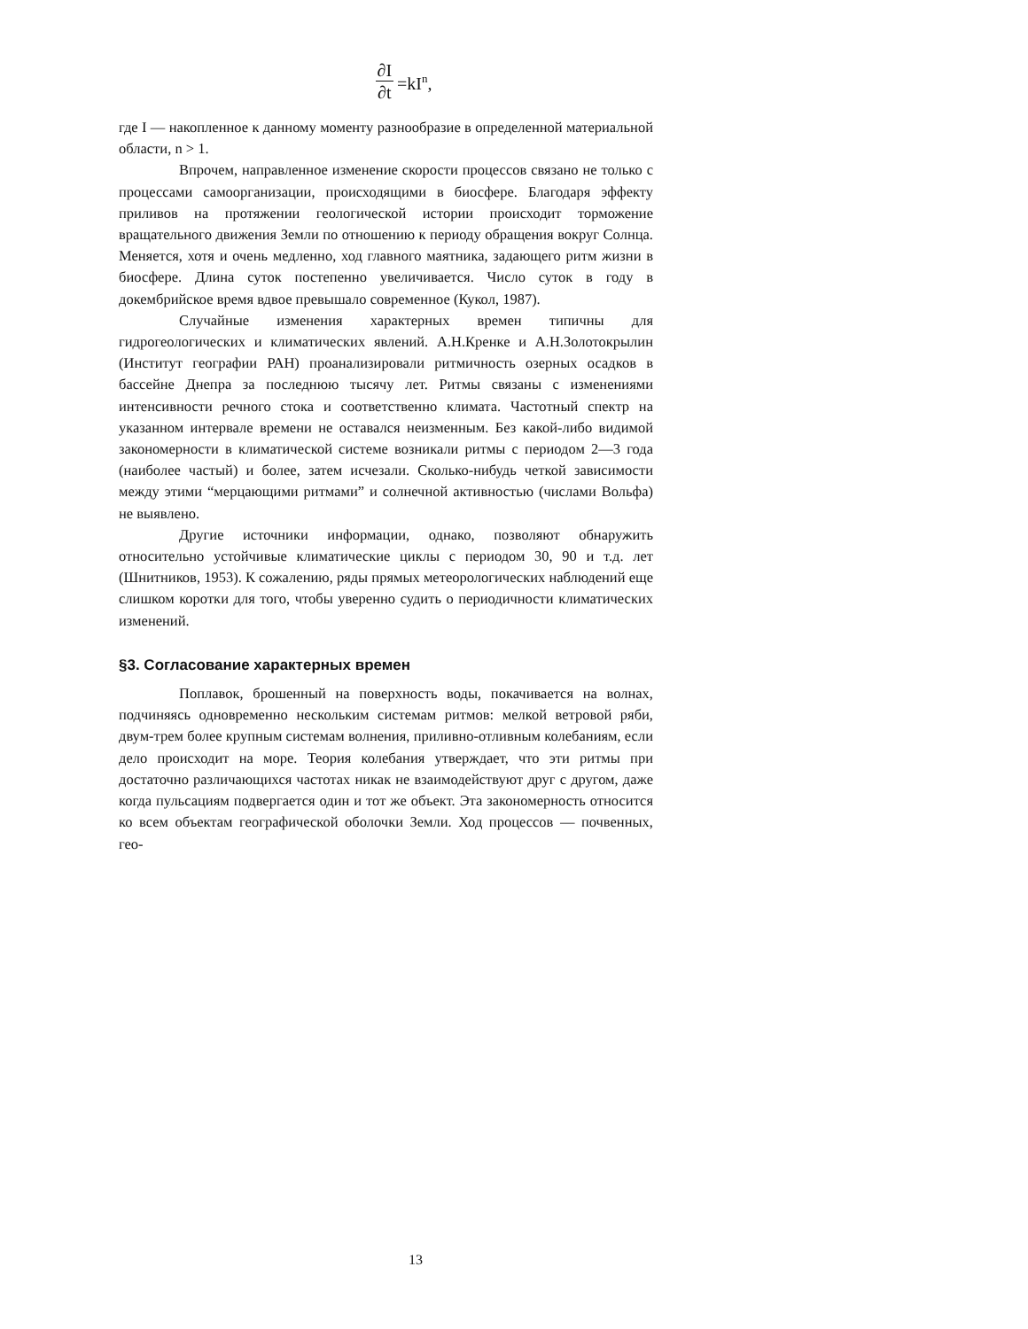∂I ∂t =kI<sup>n</sup>,
где I — накопленное к данному моменту разнообразие в определенной материальной области, n > 1.
Впрочем, направленное изменение скорости процессов связано не только с процессами самоорганизации, происходящими в биосфере. Благодаря эффекту приливов на протяжении геологической истории происходит торможение вращательного движения Земли по отношению к периоду обращения вокруг Солнца. Меняется, хотя и очень медленно, ход главного маятника, задающего ритм жизни в биосфере. Длина суток постепенно увеличивается. Число суток в году в докембрийское время вдвое превышало современное (Кукол, 1987).
Случайные изменения характерных времен типичны для гидрогеологических и климатических явлений. А.Н.Кренке и А.Н.Золотокрылин (Институт географии РАН) проанализировали ритмичность озерных осадков в бассейне Днепра за последнюю тысячу лет. Ритмы связаны с изменениями интенсивности речного стока и соответственно климата. Частотный спектр на указанном интервале времени не оставался неизменным. Без какой-либо видимой закономерности в климатической системе возникали ритмы с периодом 2—3 года (наиболее частый) и более, затем исчезали. Сколько-нибудь четкой зависимости между этими “мерцающими ритмами” и солнечной активностью (числами Вольфа) не выявлено.
Другие источники информации, однако, позволяют обнаружить относительно устойчивые климатические циклы с периодом 30, 90 и т.д. лет (Шнитников, 1953). К сожалению, ряды прямых метеорологических наблюдений еще слишком коротки для того, чтобы уверенно судить о периодичности климатических изменений.
§3. Согласование характерных времен
Поплавок, брошенный на поверхность воды, покачивается на волнах, подчиняясь одновременно нескольким системам ритмов: мелкой ветровой ряби, двум-трем более крупным системам волнения, приливно-отливным колебаниям, если дело происходит на море. Теория колебания утверждает, что эти ритмы при достаточно различающихся частотах никак не взаимодействуют друг с другом, даже когда пульсациям подвергается один и тот же объект. Эта закономерность относится ко всем объектам географической оболочки Земли. Ход процессов — почвенных, гео-
13